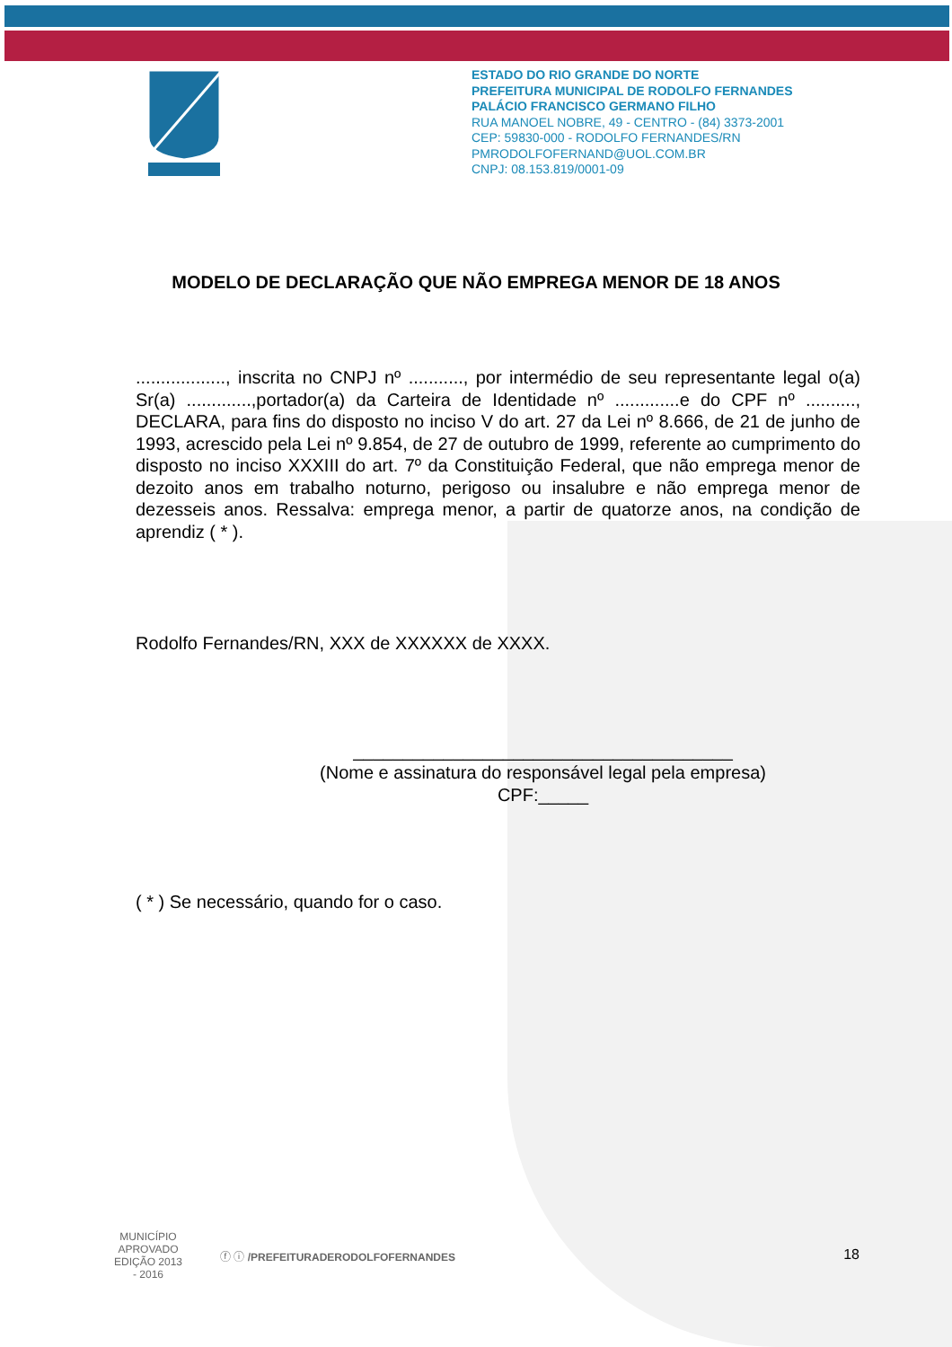ESTADO DO RIO GRANDE DO NORTE
PREFEITURA MUNICIPAL DE RODOLFO FERNANDES
PALÁCIO FRANCISCO GERMANO FILHO
RUA MANOEL NOBRE, 49 - CENTRO - (84) 3373-2001
CEP: 59830-000 - RODOLFO FERNANDES/RN
PMRODOLFOFERNAND@UOL.COM.BR
CNPJ: 08.153.819/0001-09
MODELO DE DECLARAÇÃO QUE NÃO EMPREGA MENOR DE 18 ANOS
.................., inscrita no CNPJ nº ..........., por intermédio de seu representante legal o(a) Sr(a) .............,portador(a) da Carteira de Identidade nº .............e do CPF nº .........., DECLARA, para fins do disposto no inciso V do art. 27 da Lei nº 8.666, de 21 de junho de 1993, acrescido pela Lei nº 9.854, de 27 de outubro de 1999, referente ao cumprimento do disposto no inciso XXXIII do art. 7º da Constituição Federal, que não emprega menor de dezoito anos em trabalho noturno, perigoso ou insalubre e não emprega menor de dezesseis anos. Ressalva: emprega menor, a partir de quatorze anos, na condição de aprendiz ( * ).
Rodolfo Fernandes/RN, XXX de XXXXXX de XXXX.
______________________________________
(Nome e assinatura do responsável legal pela empresa)
CPF:_____
( * ) Se necessário, quando for o caso.
MUNICÍPIO APROVADO
EDIÇÃO 2013 - 2016
ⓕ ⓘ /PREFEITURADERODOLFOFERNANDES
18